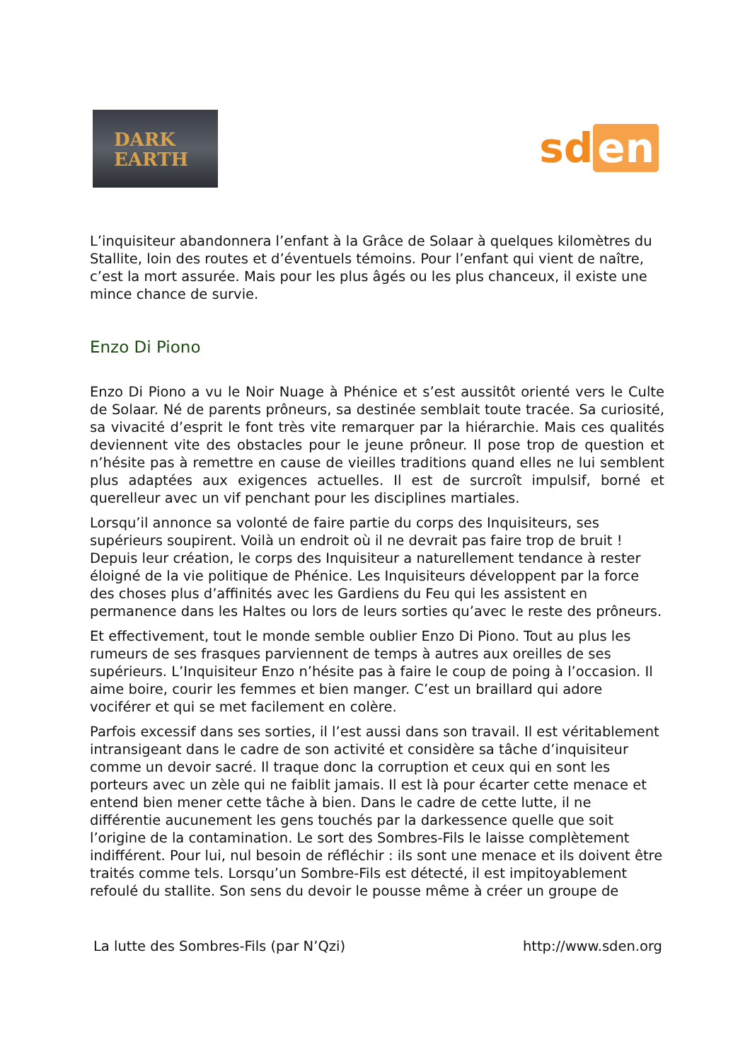DARK
EARTH
sd en
L’inquisiteur abandonnera l’enfant à la Grâce de Solaar à quelques kilomètres du Stallite, loin des routes et d’éventuels témoins. Pour l’enfant qui vient de naître, c’est la mort assurée. Mais pour les plus âgés ou les plus chanceux, il existe une mince chance de survie.
Enzo Di Piono
Enzo Di Piono a vu le Noir Nuage à Phénice et s’est aussitôt orienté vers le Culte de Solaar. Né de parents prôneurs, sa destinée semblait toute tracée. Sa curiosité, sa vivacité d’esprit le font très vite remarquer par la hiérarchie. Mais ces qualités deviennent vite des obstacles pour le jeune prôneur. Il pose trop de question et n’hésite pas à remettre en cause de vieilles traditions quand elles ne lui semblent plus adaptées aux exigences actuelles. Il est de surcroît impulsif, borné et querelleur avec un vif penchant pour les disciplines martiales.
Lorsqu’il annonce sa volonté de faire partie du corps des Inquisiteurs, ses supérieurs soupirent. Voilà un endroit où il ne devrait pas faire trop de bruit ! Depuis leur création, le corps des Inquisiteur a naturellement tendance à rester éloigné de la vie politique de Phénice. Les Inquisiteurs développent par la force des choses plus d’affinités avec les Gardiens du Feu qui les assistent en permanence dans les Haltes ou lors de leurs sorties qu’avec le reste des prôneurs.
Et effectivement, tout le monde semble oublier Enzo Di Piono. Tout au plus les rumeurs de ses frasques parviennent de temps à autres aux oreilles de ses supérieurs. L’Inquisiteur Enzo n’hésite pas à faire le coup de poing à l’occasion. Il aime boire, courir les femmes et bien manger. C’est un braillard qui adore vociférer et qui se met facilement en colère.
Parfois excessif dans ses sorties, il l’est aussi dans son travail. Il est véritablement intransigeant dans le cadre de son activité et considère sa tâche d’inquisiteur comme un devoir sacré. Il traque donc la corruption et ceux qui en sont les porteurs avec un zèle qui ne faiblit jamais. Il est là pour écarter cette menace et entend bien mener cette tâche à bien. Dans le cadre de cette lutte, il ne différentie aucunement les gens touchés par la darkessence quelle que soit l’origine de la contamination. Le sort des Sombres-Fils le laisse complètement indifférent. Pour lui, nul besoin de réfléchir : ils sont une menace et ils doivent être traités comme tels. Lorsqu’un Sombre-Fils est détecté, il est impitoyablement refoulé du stallite. Son sens du devoir le pousse même à créer un groupe de
La lutte des Sombres-Fils (par N’Qzi) http://www.sden.org